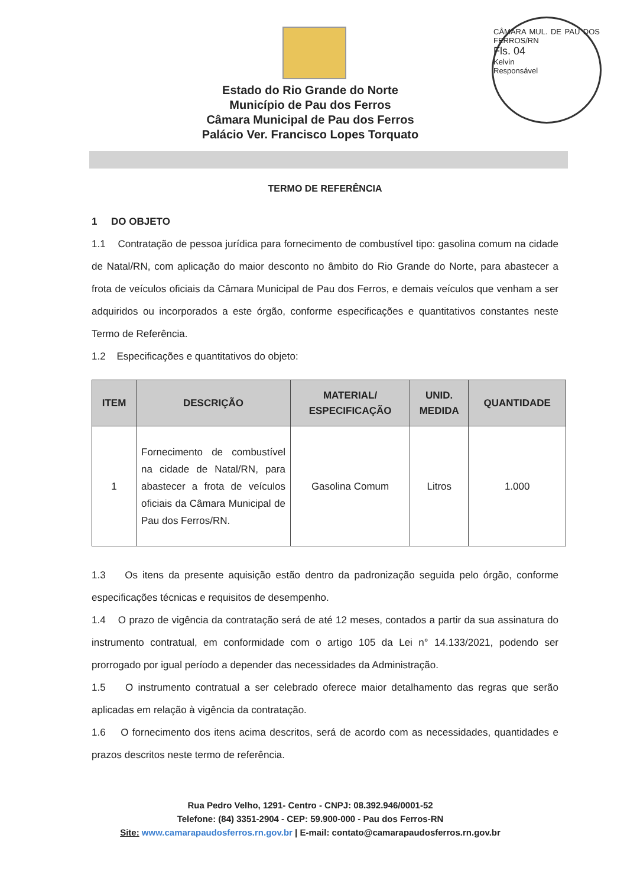CÂMARA MUL. DE PAU DOS FERROS/RN
Fls. 04
Kelvin
Responsável
Estado do Rio Grande do Norte
Município de Pau dos Ferros
Câmara Municipal de Pau dos Ferros
Palácio Ver. Francisco Lopes Torquato
TERMO DE REFERÊNCIA
1 DO OBJETO
1.1 Contratação de pessoa jurídica para fornecimento de combustível tipo: gasolina comum na cidade de Natal/RN, com aplicação do maior desconto no âmbito do Rio Grande do Norte, para abastecer a frota de veículos oficiais da Câmara Municipal de Pau dos Ferros, e demais veículos que venham a ser adquiridos ou incorporados a este órgão, conforme especificações e quantitativos constantes neste Termo de Referência.
1.2 Especificações e quantitativos do objeto:
| ITEM | DESCRIÇÃO | MATERIAL/ ESPECIFICAÇÃO | UNID. MEDIDA | QUANTIDADE |
| --- | --- | --- | --- | --- |
| 1 | Fornecimento de combustível na cidade de Natal/RN, para abastecer a frota de veículos oficiais da Câmara Municipal de Pau dos Ferros/RN. | Gasolina Comum | Litros | 1.000 |
1.3 Os itens da presente aquisição estão dentro da padronização seguida pelo órgão, conforme especificações técnicas e requisitos de desempenho.
1.4 O prazo de vigência da contratação será de até 12 meses, contados a partir da sua assinatura do instrumento contratual, em conformidade com o artigo 105 da Lei n° 14.133/2021, podendo ser prorrogado por igual período a depender das necessidades da Administração.
1.5 O instrumento contratual a ser celebrado oferece maior detalhamento das regras que serão aplicadas em relação à vigência da contratação.
1.6 O fornecimento dos itens acima descritos, será de acordo com as necessidades, quantidades e prazos descritos neste termo de referência.
Rua Pedro Velho, 1291- Centro - CNPJ: 08.392.946/0001-52
Telefone: (84) 3351-2904 - CEP: 59.900-000 - Pau dos Ferros-RN
Site: www.camarapaudosferros.rn.gov.br | E-mail: contato@camarapaudosferros.rn.gov.br